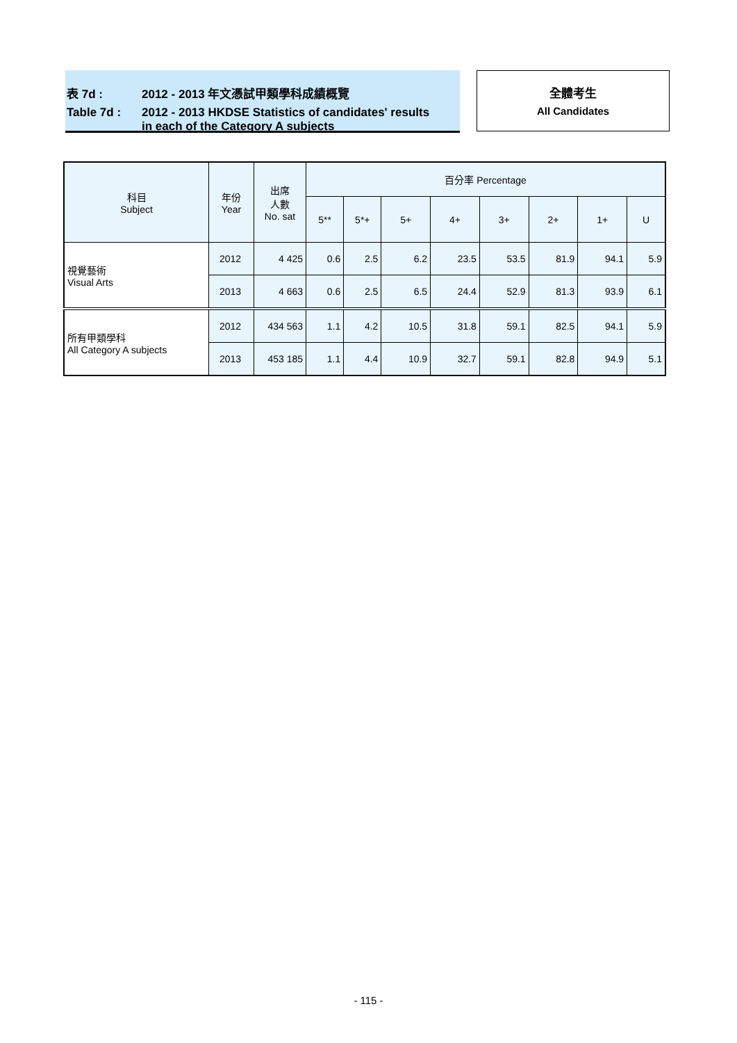表 7d : 2012 - 2013 年文憑試甲類學科成績概覽
Table 7d : 2012 - 2013 HKDSE Statistics of candidates' results
in each of the Category A subjects
全體考生
All Candidates
| 科目 Subject | 年份 Year | 出席 人數 No. sat | 百分率 Percentage | | | | | | | |
| --- | --- | --- | --- | --- | --- | --- | --- | --- | --- | --- |
| | | | 5** | 5*+ | 5+ | 4+ | 3+ | 2+ | 1+ | U |
| 視覺藝術 Visual Arts | 2012 | 4 425 | 0.6 | 2.5 | 6.2 | 23.5 | 53.5 | 81.9 | 94.1 | 5.9 |
| | 2013 | 4 663 | 0.6 | 2.5 | 6.5 | 24.4 | 52.9 | 81.3 | 93.9 | 6.1 |
| 所有甲類學科 All Category A subjects | 2012 | 434 563 | 1.1 | 4.2 | 10.5 | 31.8 | 59.1 | 82.5 | 94.1 | 5.9 |
| | 2013 | 453 185 | 1.1 | 4.4 | 10.9 | 32.7 | 59.1 | 82.8 | 94.9 | 5.1 |
- 115 -